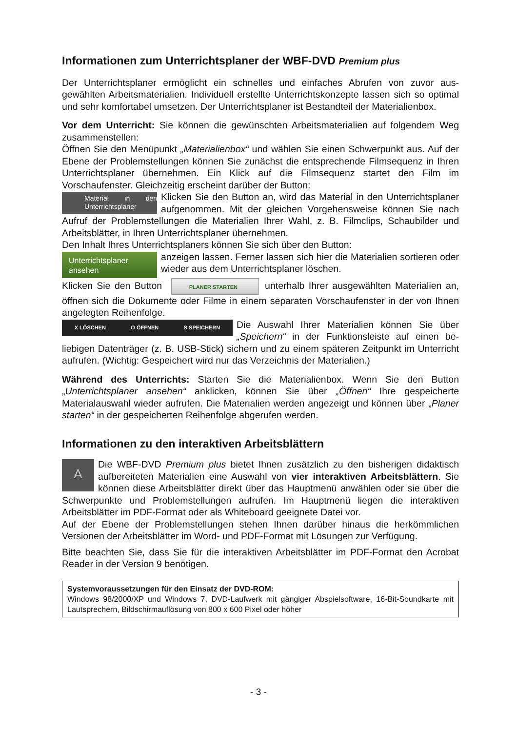Informationen zum Unterrichtsplaner der WBF-DVD Premium plus
Der Unterrichtsplaner ermöglicht ein schnelles und einfaches Abrufen von zuvor aus­gewählten Arbeitsmaterialien. Individuell erstellte Unterrichtskonzepte lassen sich so optimal und sehr komfortabel umsetzen. Der Unterrichtsplaner ist Bestandteil der Materialienbox.
Vor dem Unterricht: Sie können die gewünschten Arbeitsmaterialien auf folgendem Weg zusammenstellen:
Öffnen Sie den Menüpunkt „Materialienbox“ und wählen Sie einen Schwerpunkt aus. Auf der Ebene der Problemstellungen können Sie zunächst die entsprechende Film­sequenz in Ihren Unterrichtsplaner übernehmen. Ein Klick auf die Filmsequenz star­tet den Film im Vorschaufenster. Gleichzeitig erscheint darüber der Button:
Material in den Unterrichtsplaner Klicken Sie den Button an, wird das Material in den Unterrichts­planer aufgenommen. Mit der gleichen Vorgehensweise können Sie nach Aufruf der Problemstellungen die Materialien Ihrer Wahl, z. B. Filmclips, Schaubilder und Arbeitsblätter, in Ihren Unterrichtsplaner übernehmen.
Den Inhalt Ihres Unterrichtsplaners können Sie sich über den Button:
Unterrichtsplaner ansehen anzeigen lassen. Ferner lassen sich hier die Materialien sor­tieren oder wieder aus dem Unterrichtsplaner löschen.
Klicken Sie den Button PLANER STARTEN unterhalb Ihrer ausgewählten Materialien an, öffnen sich die Dokumente oder Filme in einem separaten Vorschaufenster in der von Ihnen angelegten Reihenfolge.
X LÖSCHEN O ÖFFNEN S SPEICHERN
Die Auswahl Ihrer Materialien können Sie über „Speichern“ in der Funktionsleiste auf einen be­liebigen Datenträger (z. B. USB-Stick) sichern und zu einem späteren Zeitpunkt im Unterricht aufrufen. (Wichtig: Gespeichert wird nur das Verzeichnis der Materialien.)
Während des Unterrichts: Starten Sie die Materialienbox. Wenn Sie den Button „Unterrichtsplaner ansehen“ anklicken, können Sie über „Öffnen“ Ihre gespeicherte Materialauswahl wieder aufrufen. Die Materialien werden angezeigt und können über „Planer starten“ in der gespeicherten Reihenfolge abgerufen werden.
Informationen zu den interaktiven Arbeitsblättern
ADie WBF-DVD Premium plus bietet Ihnen zusätzlich zu den bisherigen didak­tisch aufbereiteten Materialien eine Auswahl von vier interaktiven Arbeits­blättern. Sie können diese Arbeitsblätter direkt über das Hauptmenü anwäh­len oder sie über die Schwerpunkte und Problemstellungen aufrufen. Im Hauptmenü liegen die interaktiven Arbeitsblätter im PDF-Format oder als Whiteboard geeignete Datei vor.
Auf der Ebene der Problemstellungen stehen Ihnen darüber hinaus die herkömmli­chen Versionen der Arbeitsblätter im Word- und PDF-Format mit Lösungen zur Ver­fügung.
Bitte beachten Sie, dass Sie für die interaktiven Arbeitsblätter im PDF-Format den Acrobat Reader in der Version 9 benötigen.
Systemvoraussetzungen für den Einsatz der DVD-ROM:
Windows 98/2000/XP und Windows 7, DVD-Laufwerk mit gängiger Abspielsoftware, 16-Bit-Sound­karte mit Lautsprechern, Bildschirmauflösung von 800 x 600 Pixel oder höher
- 3 -